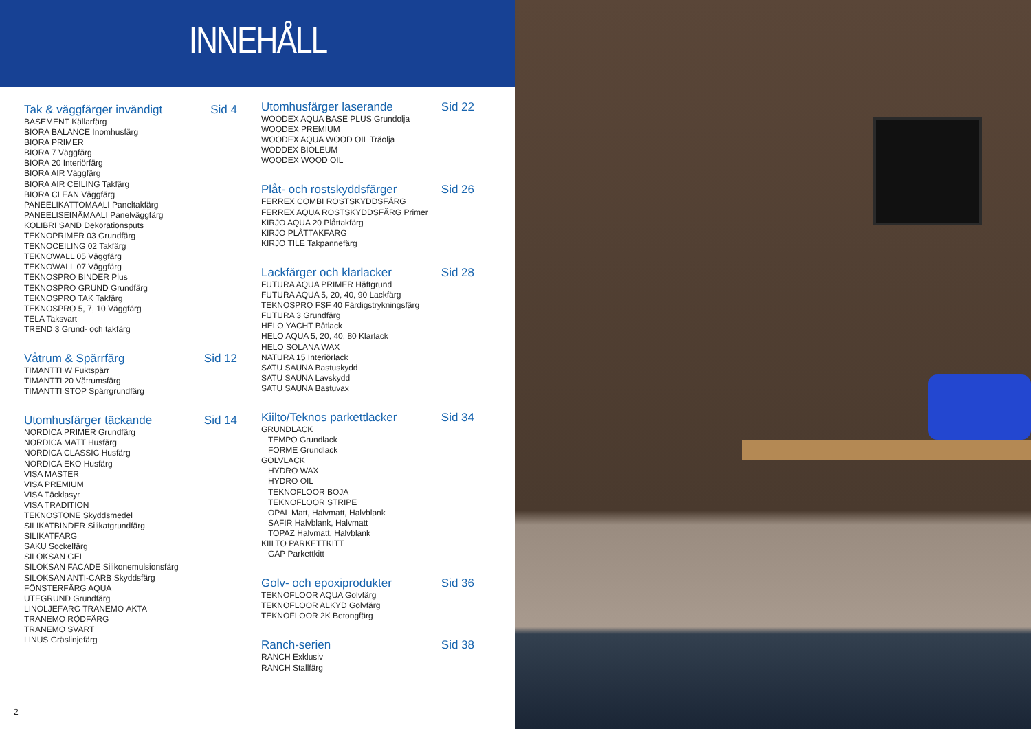INNEHÅLL
Tak & väggfärger invändigt Sid 4
BASEMENT Källarfärg
BIORA BALANCE Inomhusfärg
BIORA PRIMER
BIORA 7 Väggfärg
BIORA 20 Interiörfärg
BIORA AIR Väggfärg
BIORA AIR CEILING Takfärg
BIORA CLEAN Väggfärg
PANEELIKATTOMAALI Paneltakfärg
PANEELISEINÄMAALI Panelväggfärg
KOLIBRI SAND Dekorationsputs
TEKNOPRIMER 03 Grundfärg
TEKNOCEILING 02 Takfärg
TEKNOWALL 05 Väggfärg
TEKNOWALL 07 Väggfärg
TEKNOSPRO BINDER Plus
TEKNOSPRO GRUND Grundfärg
TEKNOSPRO TAK Takfärg
TEKNOSPRO 5, 7, 10 Väggfärg
TELA Taksvart
TREND 3 Grund- och takfärg
Våtrum & Spärrfärg Sid 12
TIMANTTI W Fuktspärr
TIMANTTI 20 Våtrumsfärg
TIMANTTI STOP Spärrgrundfärg
Utomhusfärger täckande Sid 14
NORDICA PRIMER Grundfärg
NORDICA MATT Husfärg
NORDICA CLASSIC Husfärg
NORDICA EKO Husfärg
VISA MASTER
VISA PREMIUM
VISA Täcklasyr
VISA TRADITION
TEKNOSTONE Skyddsmedel
SILIKATBINDER Silikatgrundfärg
SILIKATFÄRG
SAKU Sockelfärg
SILOKSAN GEL
SILOKSAN FACADE Silikonemulsionsfärg
SILOKSAN ANTI-CARB Skyddsfärg
FÖNSTERFÄRG AQUA
UTEGRUND Grundfärg
LINOLJEFÄRG TRANEMO ÄKTA
TRANEMO RÖDFÄRG
TRANEMO SVART
LINUS Gräslinjefärg
Utomhusfärger laserande Sid 22
WOODEX AQUA BASE PLUS Grundolja
WOODEX PREMIUM
WOODEX AQUA WOOD OIL Träolja
WODDEX BIOLEUM
WOODEX WOOD OIL
Plåt- och rostskyddsfärger Sid 26
FERREX COMBI ROSTSKYDDSFÄRG
FERREX AQUA ROSTSKYDDSFÄRG Primer
KIRJO AQUA 20 Plåttakfärg
KIRJO PLÅTTAKFÄRG
KIRJO TILE Takpannefärg
Lackfärger och klarlacker Sid 28
FUTURA AQUA PRIMER Häftgrund
FUTURA AQUA 5, 20, 40, 90 Lackfärg
TEKNOSPRO FSF 40 Färdigstrykningsfärg
FUTURA 3 Grundfärg
HELO YACHT Båtlack
HELO AQUA 5, 20, 40, 80 Klarlack
HELO SOLANA WAX
NATURA 15 Interiörlack
SATU SAUNA Bastuskydd
SATU SAUNA Lavskydd
SATU SAUNA Bastuvax
Kiilto/Teknos parkettlacker Sid 34
GRUNDLACK
TEMPO Grundlack
FORME Grundlack
GOLVLACK
HYDRO WAX
HYDRO OIL
TEKNOFLOOR BOJA
TEKNOFLOOR STRIPE
OPAL Matt, Halvmatt, Halvblank
SAFIR Halvblank, Halvmatt
TOPAZ Halvmatt, Halvblank
KIILTO PARKETTKITT
GAP Parkettkitt
Golv- och epoxiprodukter Sid 36
TEKNOFLOOR AQUA Golvfärg
TEKNOFLOOR ALKYD Golvfärg
TEKNOFLOOR 2K Betongfärg
Ranch-serien Sid 38
RANCH Exklusiv
RANCH Stallfärg
2